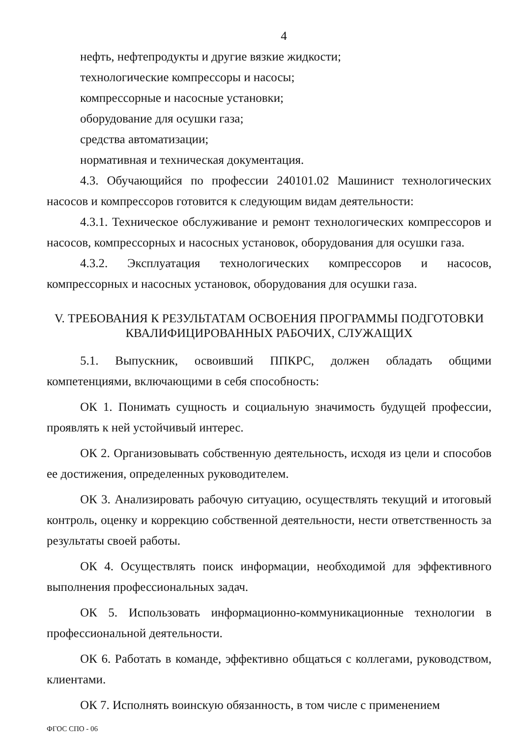4
нефть, нефтепродукты и другие вязкие жидкости;
технологические компрессоры и насосы;
компрессорные и насосные установки;
оборудование для осушки газа;
средства автоматизации;
нормативная и техническая документация.
4.3. Обучающийся по профессии 240101.02 Машинист технологических насосов и компрессоров готовится к следующим видам деятельности:
4.3.1. Техническое обслуживание и ремонт технологических компрессоров и насосов, компрессорных и насосных установок, оборудования для осушки газа.
4.3.2. Эксплуатация технологических компрессоров и насосов, компрессорных и насосных установок, оборудования для осушки газа.
V. ТРЕБОВАНИЯ К РЕЗУЛЬТАТАМ ОСВОЕНИЯ ПРОГРАММЫ ПОДГОТОВКИ КВАЛИФИЦИРОВАННЫХ РАБОЧИХ, СЛУЖАЩИХ
5.1. Выпускник, освоивший ППКРС, должен обладать общими компетенциями, включающими в себя способность:
ОК 1. Понимать сущность и социальную значимость будущей профессии, проявлять к ней устойчивый интерес.
ОК 2. Организовывать собственную деятельность, исходя из цели и способов ее достижения, определенных руководителем.
ОК 3. Анализировать рабочую ситуацию, осуществлять текущий и итоговый контроль, оценку и коррекцию собственной деятельности, нести ответственность за результаты своей работы.
ОК 4. Осуществлять поиск информации, необходимой для эффективного выполнения профессиональных задач.
ОК 5. Использовать информационно-коммуникационные технологии в профессиональной деятельности.
ОК 6. Работать в команде, эффективно общаться с коллегами, руководством, клиентами.
ОК 7. Исполнять воинскую обязанность, в том числе с применением
ФГОС СПО - 06